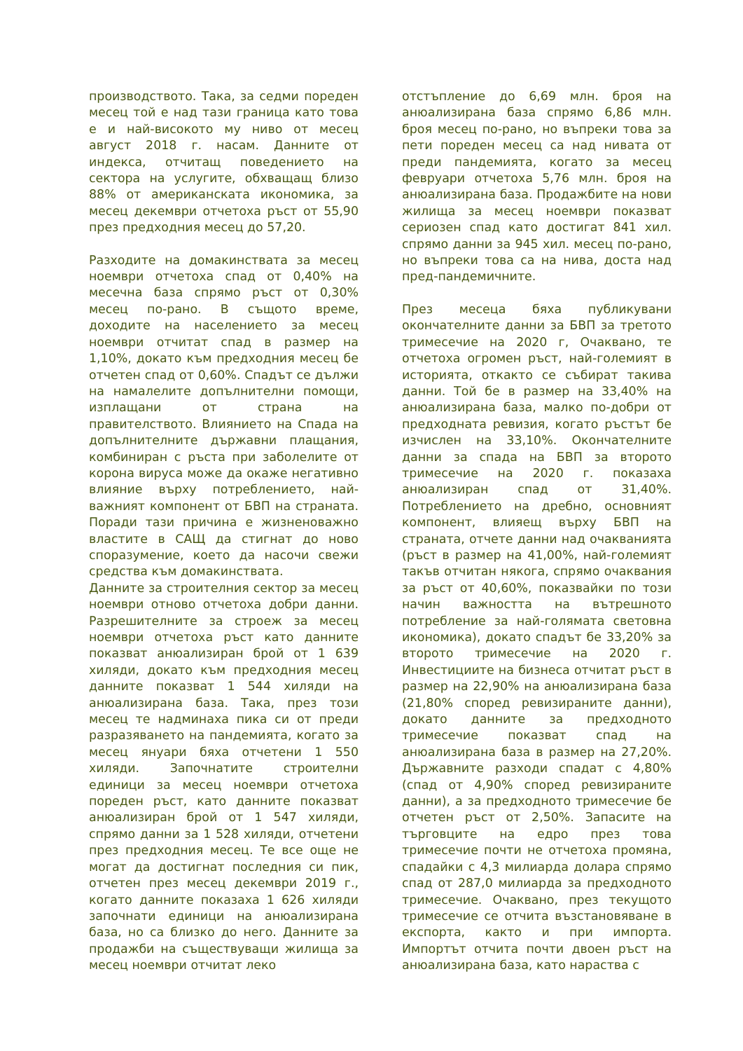производството. Така, за седми пореден месец той е над тази граница като това е и най-високото му ниво от месец август 2018 г. насам. Данните от индекса, отчитащ поведението на сектора на услугите, обхващащ близо 88% от американската икономика, за месец декември отчетоха ръст от 55,90 през предходния месец до 57,20.
Разходите на домакинствата за месец ноември отчетоха спад от 0,40% на месечна база спрямо ръст от 0,30% месец по-рано. В същото време, доходите на населението за месец ноември отчитат спад в размер на 1,10%, докато към предходния месец бе отчетен спад от 0,60%. Спадът се дължи на намалелите допълнителни помощи, изплащани от страна на правителството. Влиянието на Спада на допълнителните държавни плащания, комбиниран с ръста при заболелите от корона вируса може да окаже негативно влияние върху потреблението, най-важният компонент от БВП на страната. Поради тази причина е жизненоважно властите в САЩ да стигнат до ново споразумение, което да насочи свежи средства към домакинствата.
Данните за строителния сектор за месец ноември отново отчетоха добри данни. Разрешителните за строеж за месец ноември отчетоха ръст като данните показват анюализиран брой от 1 639 хиляди, докато към предходния месец данните показват 1 544 хиляди на анюализирана база. Така, през този месец те надминаха пика си от преди разразяването на пандемията, когато за месец януари бяха отчетени 1 550 хиляди. Започнатите строителни единици за месец ноември отчетоха пореден ръст, като данните показват анюализиран брой от 1 547 хиляди, спрямо данни за 1 528 хиляди, отчетени през предходния месец. Те все още не могат да достигнат последния си пик, отчетен през месец декември 2019 г., когато данните показаха 1 626 хиляди започнати единици на анюализирана база, но са близко до него. Данните за продажби на съществуващи жилища за месец ноември отчитат леко
отстъпление до 6,69 млн. броя на анюализирана база спрямо 6,86 млн. броя месец по-рано, но въпреки това за пети пореден месец са над нивата от преди пандемията, когато за месец февруари отчетоха 5,76 млн. броя на анюализирана база. Продажбите на нови жилища за месец ноември показват сериозен спад като достигат 841 хил. спрямо данни за 945 хил. месец по-рано, но въпреки това са на нива, доста над пред-пандемичните.
През месеца бяха публикувани окончателните данни за БВП за третото тримесечие на 2020 г, Очаквано, те отчетоха огромен ръст, най-големият в историята, откакто се събират такива данни. Той бе в размер на 33,40% на анюализирана база, малко по-добри от предходната ревизия, когато ръстът бе изчислен на 33,10%. Окончателните данни за спада на БВП за второто тримесечие на 2020 г. показаха анюализиран спад от 31,40%. Потреблението на дребно, основният компонент, влияещ върху БВП на страната, отчете данни над очакванията (ръст в размер на 41,00%, най-големият такъв отчитан някога, спрямо очаквания за ръст от 40,60%, показвайки по този начин важността на вътрешното потребление за най-голямата световна икономика), докато спадът бе 33,20% за второто тримесечие на 2020 г. Инвестициите на бизнеса отчитат ръст в размер на 22,90% на анюализирана база (21,80% според ревизираните данни), докато данните за предходното тримесечие показват спад на анюализирана база в размер на 27,20%. Държавните разходи спадат с 4,80% (спад от 4,90% според ревизираните данни), а за предходното тримесечие бе отчетен ръст от 2,50%. Запасите на търговците на едро през това тримесечие почти не отчетоха промяна, спадайки с 4,3 милиарда долара спрямо спад от 287,0 милиарда за предходното тримесечие. Очаквано, през текущото тримесечие се отчита възстановяване в експорта, както и при импорта. Импортът отчита почти двоен ръст на анюализирана база, като нараства с